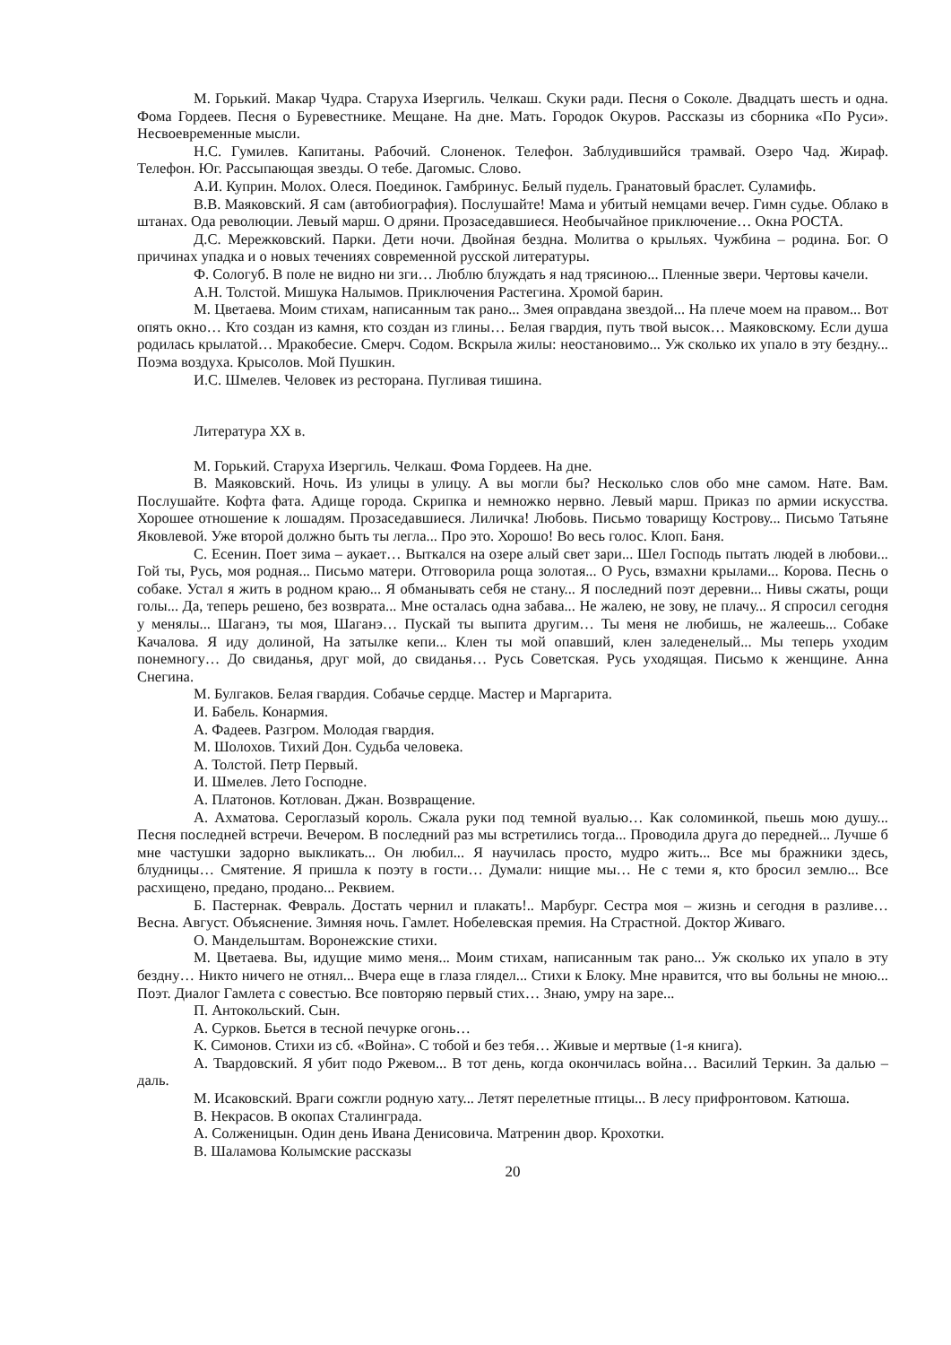М. Горький. Макар Чудра. Старуха Изергиль. Челкаш. Скуки ради. Песня о Соколе. Двадцать шесть и одна. Фома Гордеев. Песня о Буревестнике. Мещане. На дне. Мать. Городок Окуров. Рассказы из сборника «По Руси». Несвоевременные мысли.
Н.С. Гумилев. Капитаны. Рабочий. Слоненок. Телефон. Заблудившийся трамвай. Озеро Чад. Жираф. Телефон. Юг. Рассыпающая звезды. О тебе. Дагомыс. Слово.
А.И. Куприн. Молох. Олеся. Поединок. Гамбринус. Белый пудель. Гранатовый браслет. Суламифь.
В.В. Маяковский. Я сам (автобиография). Послушайте! Мама и убитый немцами вечер. Гимн судье. Облако в штанах. Ода революции. Левый марш. О дряни. Прозаседавшиеся. Необычайное приключение… Окна РОСТА.
Д.С. Мережковский. Парки. Дети ночи. Двойная бездна. Молитва о крыльях. Чужбина – родина. Бог. О причинах упадка и о новых течениях современной русской литературы.
Ф. Сологуб. В поле не видно ни зги… Люблю блуждать я над трясиною... Пленные звери. Чертовы качели.
А.Н. Толстой. Мишука Налымов. Приключения Растегина. Хромой барин.
М. Цветаева. Моим стихам, написанным так рано... Змея оправдана звездой... На плече моем на правом... Вот опять окно… Кто создан из камня, кто создан из глины… Белая гвардия, путь твой высок… Маяковскому. Если душа родилась крылатой… Мракобесие. Смерч. Содом. Вскрыла жилы: неостановимо... Уж сколько их упало в эту бездну... Поэма воздуха. Крысолов. Мой Пушкин.
И.С. Шмелев. Человек из ресторана. Пугливая тишина.
Литература XX в.
М. Горький. Старуха Изергиль. Челкаш. Фома Гордеев. На дне.
В. Маяковский. Ночь. Из улицы в улицу. А вы могли бы? Несколько слов обо мне самом. Нате. Вам. Послушайте. Кофта фата. Адище города. Скрипка и немножко нервно. Левый марш. Приказ по армии искусства. Хорошее отношение к лошадям. Прозаседавшиеся. Лиличка! Любовь. Письмо товарищу Кострову... Письмо Татьяне Яковлевой. Уже второй должно быть ты легла... Про это. Хорошо! Во весь голос. Клоп. Баня.
С. Есенин. Поет зима – аукает… Выткался на озере алый свет зари... Шел Господь пытать людей в любови... Гой ты, Русь, моя родная... Письмо матери. Отговорила роща золотая... О Русь, взмахни крылами... Корова. Песнь о собаке. Устал я жить в родном краю... Я обманывать себя не стану... Я последний поэт деревни... Нивы сжаты, рощи голы... Да, теперь решено, без возврата... Мне осталась одна забава... Не жалею, не зову, не плачу... Я спросил сегодня у менялы... Шаганэ, ты моя, Шаганэ… Пускай ты выпита другим… Ты меня не любишь, не жалеешь... Собаке Качалова. Я иду долиной, На затылке кепи... Клен ты мой опавший, клен заледенелый... Мы теперь уходим понемногу… До свиданья, друг мой, до свиданья… Русь Советская. Русь уходящая. Письмо к женщине. Анна Снегина.
М. Булгаков. Белая гвардия. Собачье сердце. Мастер и Маргарита.
И. Бабель. Конармия.
А. Фадеев. Разгром. Молодая гвардия.
М. Шолохов. Тихий Дон. Судьба человека.
А. Толстой. Петр Первый.
И. Шмелев. Лето Господне.
А. Платонов. Котлован. Джан. Возвращение.
А. Ахматова. Сероглазый король. Сжала руки под темной вуалью… Как соломинкой, пьешь мою душу... Песня последней встречи. Вечером. В последний раз мы встретились тогда... Проводила друга до передней... Лучше б мне частушки задорно выкликать... Он любил... Я научилась просто, мудро жить... Все мы бражники здесь, блудницы… Смятение. Я пришла к поэту в гости… Думали: нищие мы… Не с теми я, кто бросил землю... Все расхищено, предано, продано... Реквием.
Б. Пастернак. Февраль. Достать чернил и плакать!.. Марбург. Сестра моя – жизнь и сегодня в разливе… Весна. Август. Объяснение. Зимняя ночь. Гамлет. Нобелевская премия. На Страстной. Доктор Живаго.
О. Мандельштам. Воронежские стихи.
М. Цветаева. Вы, идущие мимо меня... Моим стихам, написанным так рано... Уж сколько их упало в эту бездну… Никто ничего не отнял... Вчера еще в глаза глядел... Стихи к Блоку. Мне нравится, что вы больны не мною... Поэт. Диалог Гамлета с совестью. Все повторяю первый стих… Знаю, умру на заре...
П. Антокольский. Сын.
А. Сурков. Бьется в тесной печурке огонь…
К. Симонов. Стихи из сб. «Война». С тобой и без тебя… Живые и мертвые (1-я книга).
А. Твардовский. Я убит подо Ржевом... В тот день, когда окончилась война… Василий Теркин. За далью – даль.
М. Исаковский. Враги сожгли родную хату... Летят перелетные птицы... В лесу прифронтовом. Катюша.
В. Некрасов. В окопах Сталинграда.
А. Солженицын. Один день Ивана Денисовича. Матренин двор. Крохотки.
В. Шаламова Колымские рассказы
20